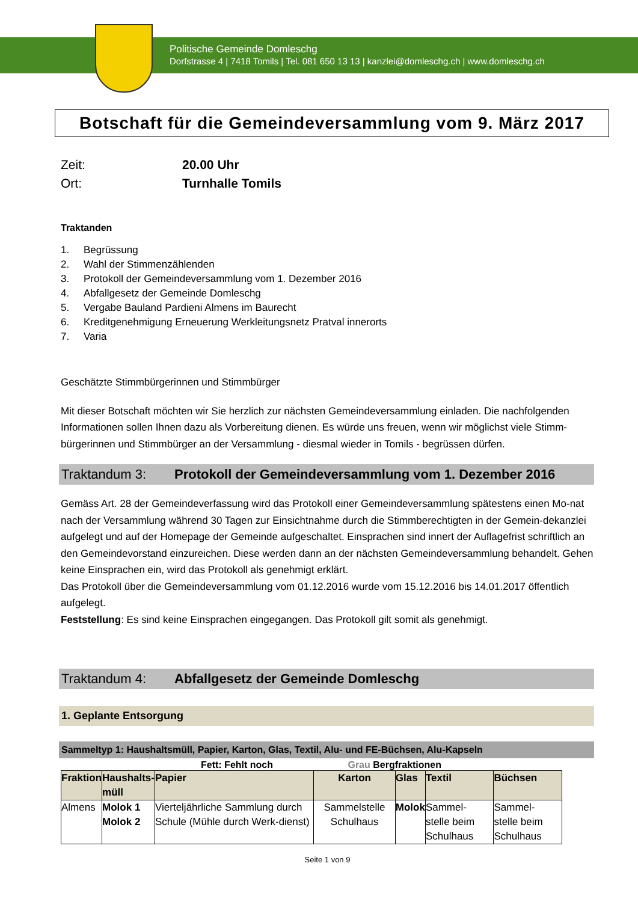Politische Gemeinde Domleschg
Dorfstrasse 4 | 7418 Tomils | Tel. 081 650 13 13 | kanzlei@domleschg.ch | www.domleschg.ch
Botschaft für die Gemeindeversammlung vom 9. März 2017
Zeit: 20.00 Uhr
Ort: Turnhalle Tomils
Traktanden
1. Begrüssung
2. Wahl der Stimmenzählenden
3. Protokoll der Gemeindeversammlung vom 1. Dezember 2016
4. Abfallgesetz der Gemeinde Domleschg
5. Vergabe Bauland Pardieni Almens im Baurecht
6. Kreditgenehmigung Erneuerung Werkleitungsnetz Pratval innerorts
7. Varia
Geschätzte Stimmbürgerinnen und Stimmbürger
Mit dieser Botschaft möchten wir Sie herzlich zur nächsten Gemeindeversammlung einladen. Die nachfolgenden Informationen sollen Ihnen dazu als Vorbereitung dienen. Es würde uns freuen, wenn wir möglichst viele Stimm-bürgerinnen und Stimmbürger an der Versammlung - diesmal wieder in Tomils - begrüssen dürfen.
Traktandum 3: Protokoll der Gemeindeversammlung vom 1. Dezember 2016
Gemäss Art. 28 der Gemeindeverfassung wird das Protokoll einer Gemeindeversammlung spätestens einen Mo-nat nach der Versammlung während 30 Tagen zur Einsichtnahme durch die Stimmberechtigten in der Gemein-dekanzlei aufgelegt und auf der Homepage der Gemeinde aufgeschaltet. Einsprachen sind innert der Auflagefrist schriftlich an den Gemeindevorstand einzureichen. Diese werden dann an der nächsten Gemeindeversammlung behandelt. Gehen keine Einsprachen ein, wird das Protokoll als genehmigt erklärt.
Das Protokoll über die Gemeindeversammlung vom 01.12.2016 wurde vom 15.12.2016 bis 14.01.2017 öffentlich aufgelegt.
Feststellung: Es sind keine Einsprachen eingegangen. Das Protokoll gilt somit als genehmigt.
Traktandum 4: Abfallgesetz der Gemeinde Domleschg
1. Geplante Entsorgung
Sammeltyp 1: Haushaltsmüll, Papier, Karton, Glas, Textil, Alu- und FE-Büchsen, Alu-Kapseln
Fett: Fehlt noch Grau Bergfraktionen
| Fraktion | Haushalts- müll | Papier | Karton | Glas | Textil | Büchsen |
| --- | --- | --- | --- | --- | --- | --- |
| Almens | Molok 1 Molok 2 | Vierteljährliche Sammlung durch Schule (Mühle durch Werk-dienst) | Sammelstelle Schulhaus | Molok | Sammel- stelle beim Schulhaus | Sammel- stelle beim Schulhaus |
Seite 1 von 9